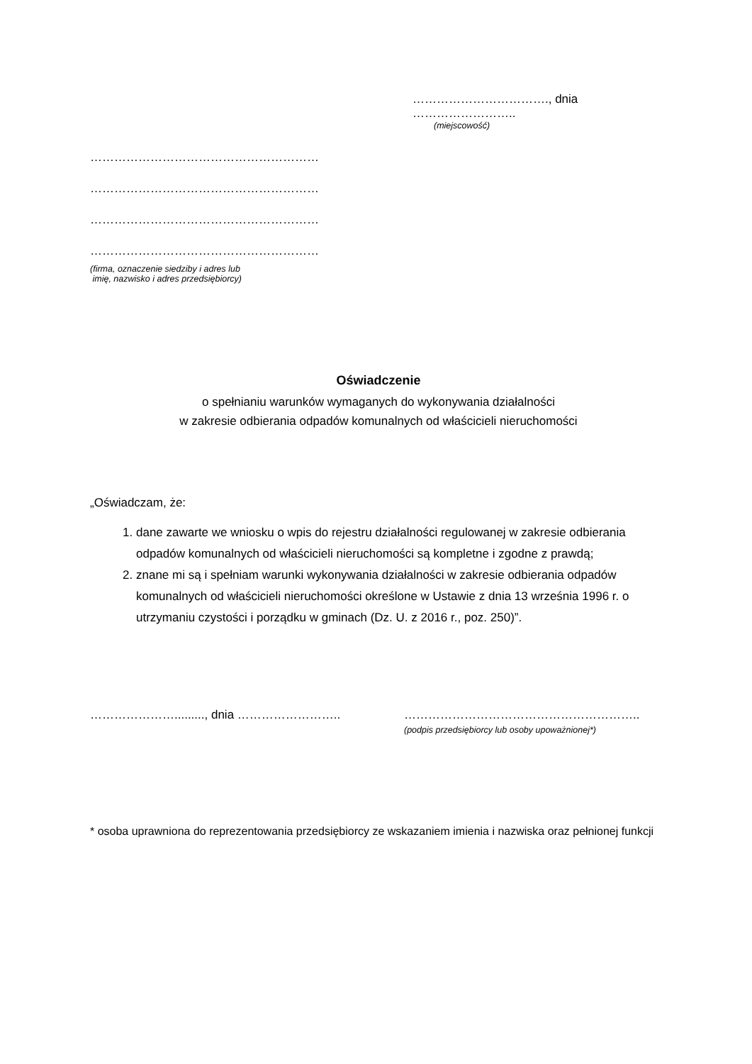……………………………., dnia ……………………..
(miejscowość)
…………………………………………………
…………………………………………………
…………………………………………………
…………………………………………………
(firma, oznaczenie siedziby i adres lub
imię, nazwisko i adres przedsiębiorcy)
Oświadczenie
o spełnianiu warunków wymaganych do wykonywania działalności
w zakresie odbierania odpadów komunalnych od właścicieli nieruchomości
„Oświadczam, że:
1. dane zawarte we wniosku o wpis do rejestru działalności regulowanej w zakresie odbierania odpadów komunalnych od właścicieli nieruchomości są kompletne i zgodne z prawdą;
2. znane mi są i spełniam warunki wykonywania działalności w zakresie odbierania odpadów komunalnych od właścicieli nieruchomości określone w Ustawie z dnia 13 września 1996 r. o utrzymaniu czystości i porządku w gminach (Dz. U. z 2016 r., poz. 250)”.
…………………........., dnia …………………….. …………………………………………………..
(podpis przedsiębiorcy lub osoby upoważnionej*)
* osoba uprawniona do reprezentowania przedsiębiorcy ze wskazaniem imienia i nazwiska oraz pełnionej funkcji